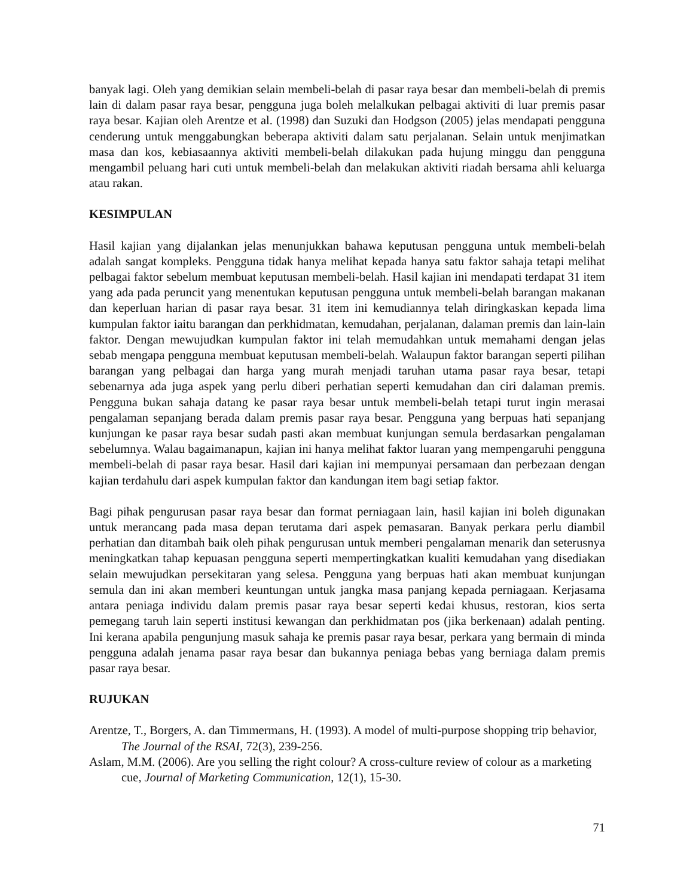banyak lagi. Oleh yang demikian selain membeli-belah di pasar raya besar dan membeli-belah di premis lain di dalam pasar raya besar, pengguna juga boleh melalkukan pelbagai aktiviti di luar premis pasar raya besar. Kajian oleh Arentze et al. (1998) dan Suzuki dan Hodgson (2005) jelas mendapati pengguna cenderung untuk menggabungkan beberapa aktiviti dalam satu perjalanan. Selain untuk menjimatkan masa dan kos, kebiasaannya aktiviti membeli-belah dilakukan pada hujung minggu dan pengguna mengambil peluang hari cuti untuk membeli-belah dan melakukan aktiviti riadah bersama ahli keluarga atau rakan.
KESIMPULAN
Hasil kajian yang dijalankan jelas menunjukkan bahawa keputusan pengguna untuk membeli-belah adalah sangat kompleks. Pengguna tidak hanya melihat kepada hanya satu faktor sahaja tetapi melihat pelbagai faktor sebelum membuat keputusan membeli-belah. Hasil kajian ini mendapati terdapat 31 item yang ada pada peruncit yang menentukan keputusan pengguna untuk membeli-belah barangan makanan dan keperluan harian di pasar raya besar. 31 item ini kemudiannya telah diringkaskan kepada lima kumpulan faktor iaitu barangan dan perkhidmatan, kemudahan, perjalanan, dalaman premis dan lain-lain faktor. Dengan mewujudkan kumpulan faktor ini telah memudahkan untuk memahami dengan jelas sebab mengapa pengguna membuat keputusan membeli-belah. Walaupun faktor barangan seperti pilihan barangan yang pelbagai dan harga yang murah menjadi taruhan utama pasar raya besar, tetapi sebenarnya ada juga aspek yang perlu diberi perhatian seperti kemudahan dan ciri dalaman premis. Pengguna bukan sahaja datang ke pasar raya besar untuk membeli-belah tetapi turut ingin merasai pengalaman sepanjang berada dalam premis pasar raya besar. Pengguna yang berpuas hati sepanjang kunjungan ke pasar raya besar sudah pasti akan membuat kunjungan semula berdasarkan pengalaman sebelumnya. Walau bagaimanapun, kajian ini hanya melihat faktor luaran yang mempengaruhi pengguna membeli-belah di pasar raya besar. Hasil dari kajian ini mempunyai persamaan dan perbezaan dengan kajian terdahulu dari aspek kumpulan faktor dan kandungan item bagi setiap faktor.
Bagi pihak pengurusan pasar raya besar dan format perniagaan lain, hasil kajian ini boleh digunakan untuk merancang pada masa depan terutama dari aspek pemasaran. Banyak perkara perlu diambil perhatian dan ditambah baik oleh pihak pengurusan untuk memberi pengalaman menarik dan seterusnya meningkatkan tahap kepuasan pengguna seperti mempertingkatkan kualiti kemudahan yang disediakan selain mewujudkan persekitaran yang selesa. Pengguna yang berpuas hati akan membuat kunjungan semula dan ini akan memberi keuntungan untuk jangka masa panjang kepada perniagaan. Kerjasama antara peniaga individu dalam premis pasar raya besar seperti kedai khusus, restoran, kios serta pemegang taruh lain seperti institusi kewangan dan perkhidmatan pos (jika berkenaan) adalah penting. Ini kerana apabila pengunjung masuk sahaja ke premis pasar raya besar, perkara yang bermain di minda pengguna adalah jenama pasar raya besar dan bukannya peniaga bebas yang berniaga dalam premis pasar raya besar.
RUJUKAN
Arentze, T., Borgers, A. dan Timmermans, H. (1993). A model of multi-purpose shopping trip behavior, The Journal of the RSAI, 72(3), 239-256.
Aslam, M.M. (2006). Are you selling the right colour? A cross-culture review of colour as a marketing cue, Journal of Marketing Communication, 12(1), 15-30.
71